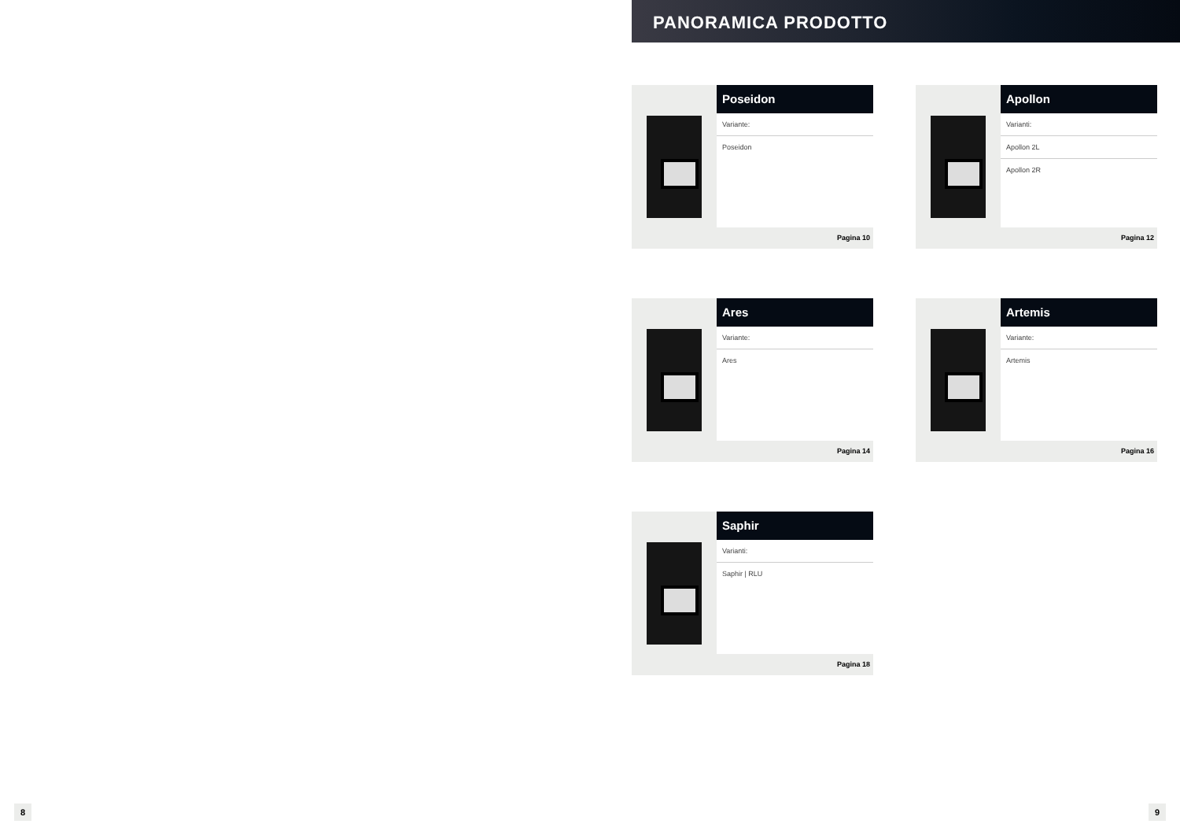PANORAMICA PRODOTTO
Poseidon
Variante:
Poseidon
Pagina 10
Apollon
Varianti:
Apollon 2L
Apollon 2R
Pagina 12
Ares
Variante:
Ares
Pagina 14
Artemis
Variante:
Artemis
Pagina 16
Saphir
Varianti:
Saphir | RLU
Pagina 18
8 9